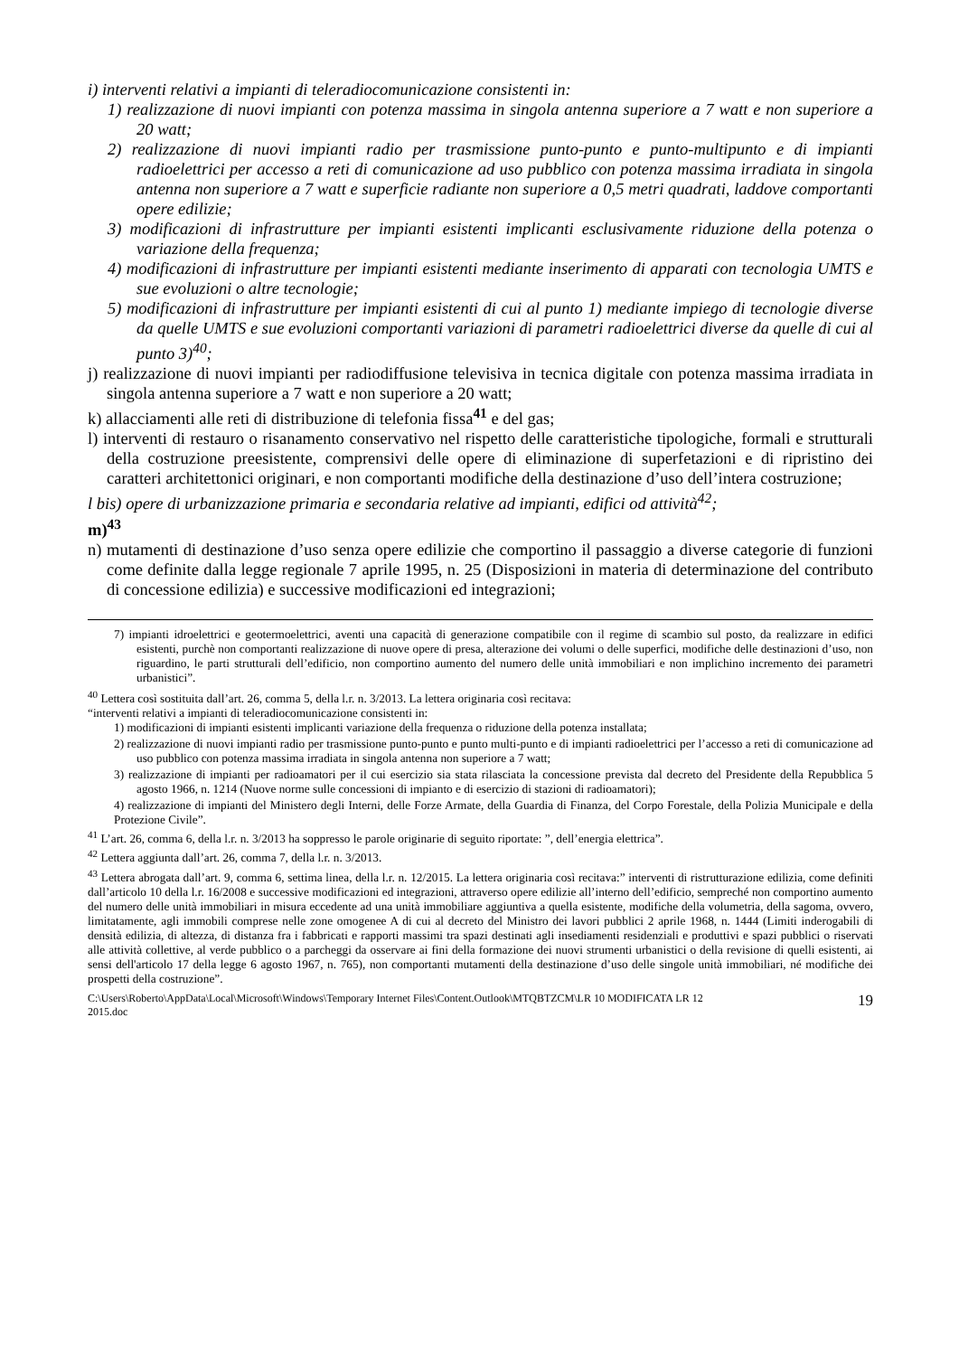i) interventi relativi a impianti di teleradiocomunicazione consistenti in:
1) realizzazione di nuovi impianti con potenza massima in singola antenna superiore a 7 watt e non superiore a 20 watt;
2) realizzazione di nuovi impianti radio per trasmissione punto-punto e punto-multipunto e di impianti radioelettrici per accesso a reti di comunicazione ad uso pubblico con potenza massima irradiata in singola antenna non superiore a 7 watt e superficie radiante non superiore a 0,5 metri quadrati, laddove comportanti opere edilizie;
3) modificazioni di infrastrutture per impianti esistenti implicanti esclusivamente riduzione della potenza o variazione della frequenza;
4) modificazioni di infrastrutture per impianti esistenti mediante inserimento di apparati con tecnologia UMTS e sue evoluzioni o altre tecnologie;
5) modificazioni di infrastrutture per impianti esistenti di cui al punto 1) mediante impiego di tecnologie diverse da quelle UMTS e sue evoluzioni comportanti variazioni di parametri radioelettrici diverse da quelle di cui al punto 3)<sup>40</sup>;
j) realizzazione di nuovi impianti per radiodiffusione televisiva in tecnica digitale con potenza massima irradiata in singola antenna superiore a 7 watt e non superiore a 20 watt;
k) allacciamenti alle reti di distribuzione di telefonia fissa<sup>41</sup> e del gas;
l) interventi di restauro o risanamento conservativo nel rispetto delle caratteristiche tipologiche, formali e strutturali della costruzione preesistente, comprensivi delle opere di eliminazione di superfetazioni e di ripristino dei caratteri architettonici originari, e non comportanti modifiche della destinazione d’uso dell’intera costruzione;
l bis) opere di urbanizzazione primaria e secondaria relative ad impianti, edifici od attività<sup>42</sup>;
m)<sup>43</sup>
n) mutamenti di destinazione d’uso senza opere edilizie che comportino il passaggio a diverse categorie di funzioni come definite dalla legge regionale 7 aprile 1995, n. 25 (Disposizioni in materia di determinazione del contributo di concessione edilizia) e successive modificazioni ed integrazioni;
7) impianti idroelettrici e geotermoelettrici, aventi una capacità di generazione compatibile con il regime di scambio sul posto, da realizzare in edifici esistenti, purchè non comportanti realizzazione di nuove opere di presa, alterazione dei volumi o delle superfici, modifiche delle destinazioni d’uso, non riguardino, le parti strutturali dell’edificio, non comportino aumento del numero delle unità immobiliari e non implichino incremento dei parametri urbanistici”.
<sup>40</sup> Lettera così sostituita dall’art. 26, comma 5, della l.r. n. 3/2013. La lettera originaria così recitava:
“interventi relativi a impianti di teleradiocomunicazione consistenti in:
1) modificazioni di impianti esistenti implicanti variazione della frequenza o riduzione della potenza installata;
2) realizzazione di nuovi impianti radio per trasmissione punto-punto e punto multi-punto e di impianti radioelettrici per l’accesso a reti di comunicazione ad uso pubblico con potenza massima irradiata in singola antenna non superiore a 7 watt;
3) realizzazione di impianti per radioamatori per il cui esercizio sia stata rilasciata la concessione prevista dal decreto del Presidente della Repubblica 5 agosto 1966, n. 1214 (Nuove norme sulle concessioni di impianto e di esercizio di stazioni di radioamatori);
4) realizzazione di impianti del Ministero degli Interni, delle Forze Armate, della Guardia di Finanza, del Corpo Forestale, della Polizia Municipale e della Protezione Civile”.
<sup>41</sup> L’art. 26, comma 6, della l.r. n. 3/2013 ha soppresso le parole originarie di seguito riportate: ”, dell’energia elettrica”.
<sup>42</sup> Lettera aggiunta dall’art. 26, comma 7, della l.r. n. 3/2013.
<sup>43</sup> Lettera abrogata dall’art. 9, comma 6, settima linea, della l.r. n. 12/2015. La lettera originaria così recitava:” interventi di ristrutturazione edilizia, come definiti dall’articolo 10 della l.r. 16/2008 e successive modificazioni ed integrazioni, attraverso opere edilizie all’interno dell’edificio, sempreché non comportino aumento del numero delle unità immobiliari in misura eccedente ad una unità immobiliare aggiuntiva a quella esistente, modifiche della volumetria, della sagoma, ovvero, limitatamente, agli immobili comprese nelle zone omogenee A di cui al decreto del Ministro dei lavori pubblici 2 aprile 1968, n. 1444 (Limiti inderogabili di densità edilizia, di altezza, di distanza fra i fabbricati e rapporti massimi tra spazi destinati agli insediamenti residenziali e produttivi e spazi pubblici o riservati alle attività collettive, al verde pubblico o a parcheggi da osservare ai fini della formazione dei nuovi strumenti urbanistici o della revisione di quelli esistenti, ai sensi dell'articolo 17 della legge 6 agosto 1967, n. 765), non comportanti mutamenti della destinazione d’uso delle singole unità immobiliari, né modifiche dei prospetti della costruzione”.
C:\Users\Roberto\AppData\Local\Microsoft\Windows\Temporary Internet Files\Content.Outlook\MTQBTZCM\LR 10 MODIFICATA LR 12
2015.doc 19